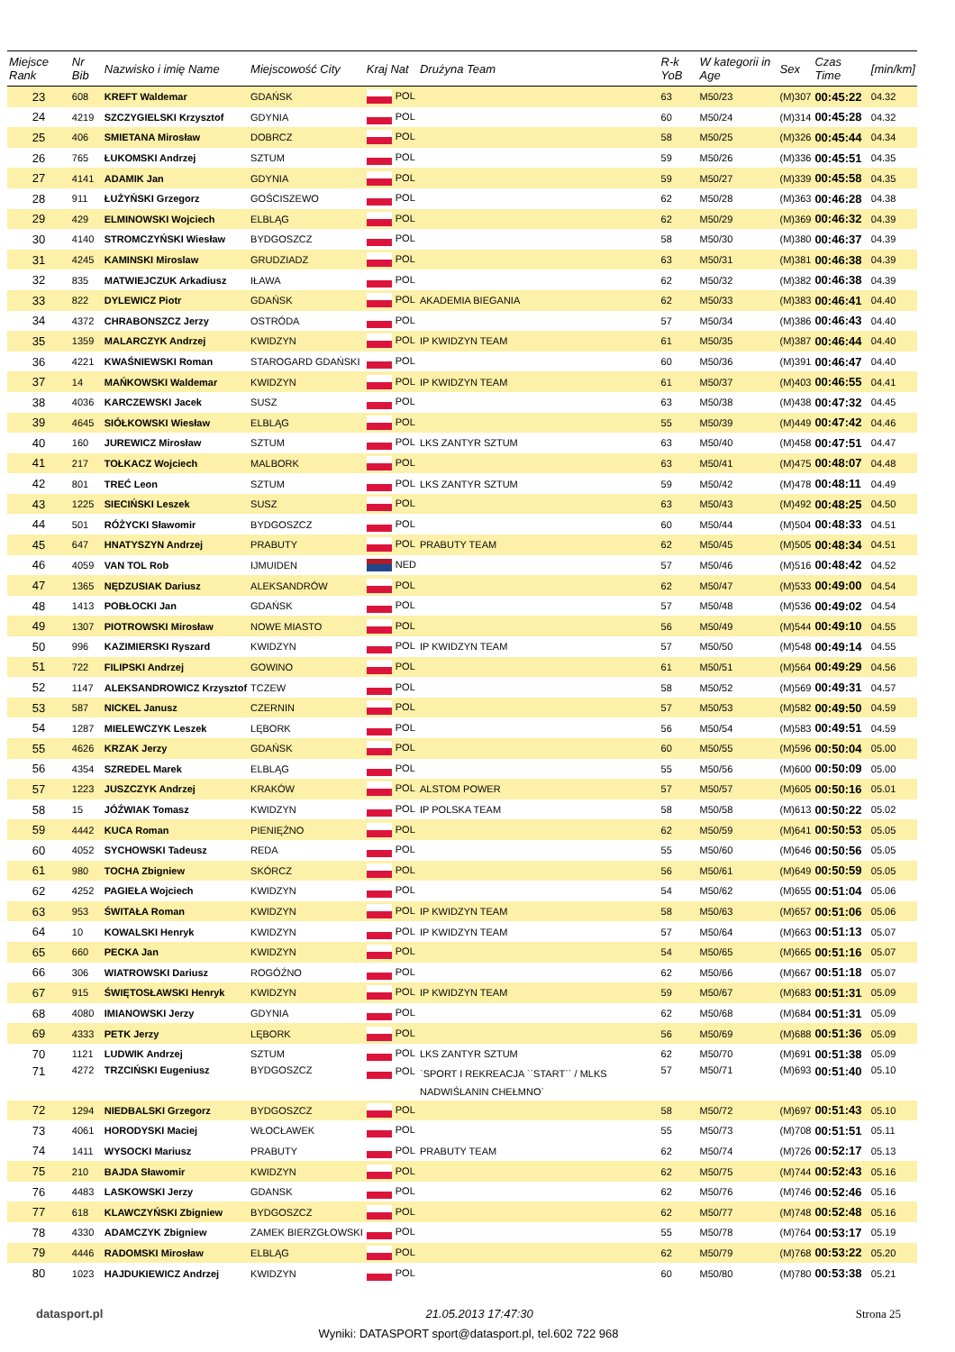| Miejsce Rank | Nr Bib | Nazwisko i imię Name | Miejscowość City | Kraj Nat | Drużyna Team | R-k YoB | W kategorii in Age | Sex | Czas Time | [min/km] |
| --- | --- | --- | --- | --- | --- | --- | --- | --- | --- | --- |
| 23 | 608 | KREFT Waldemar | GDAŃSK | POL | | 63 | M50/23 | (M)307 | 00:45:22 | 04.32 |
| 24 | 4219 | SZCZYGIELSKI Krzysztof | GDYNIA | POL | | 60 | M50/24 | (M)314 | 00:45:28 | 04.32 |
| 25 | 406 | SMIETANA Mirosław | DOBRCZ | POL | | 58 | M50/25 | (M)326 | 00:45:44 | 04.34 |
| 26 | 765 | ŁUKOMSKI Andrzej | SZTUM | POL | | 59 | M50/26 | (M)336 | 00:45:51 | 04.35 |
| 27 | 4141 | ADAMIK Jan | GDYNIA | POL | | 59 | M50/27 | (M)339 | 00:45:58 | 04.35 |
| 28 | 911 | ŁUŻYŃSKI Grzegorz | GOŚCISZEWO | POL | | 62 | M50/28 | (M)363 | 00:46:28 | 04.38 |
| 29 | 429 | ELMINOWSKI Wojciech | ELBLĄG | POL | | 62 | M50/29 | (M)369 | 00:46:32 | 04.39 |
| 30 | 4140 | STROMCZYŃSKI Wiesław | BYDGOSZCZ | POL | | 58 | M50/30 | (M)380 | 00:46:37 | 04.39 |
| 31 | 4245 | KAMINSKI Miroslaw | GRUDZIADZ | POL | | 63 | M50/31 | (M)381 | 00:46:38 | 04.39 |
| 32 | 835 | MATWIEJCZUK Arkadiusz | IŁAWA | POL | | 62 | M50/32 | (M)382 | 00:46:38 | 04.39 |
| 33 | 822 | DYLEWICZ Piotr | GDAŃSK | POL | AKADEMIA BIEGANIA | 62 | M50/33 | (M)383 | 00:46:41 | 04.40 |
| 34 | 4372 | CHRABONSZCZ Jerzy | OSTRÓDA | POL | | 57 | M50/34 | (M)386 | 00:46:43 | 04.40 |
| 35 | 1359 | MALARCZYK Andrzej | KWIDZYN | POL | IP KWIDZYN TEAM | 61 | M50/35 | (M)387 | 00:46:44 | 04.40 |
| 36 | 4221 | KWAŚNIEWSKI Roman | STAROGARD GDAŃSKI | POL | | 60 | M50/36 | (M)391 | 00:46:47 | 04.40 |
| 37 | 14 | MAŃKOWSKI Waldemar | KWIDZYN | POL | IP KWIDZYN TEAM | 61 | M50/37 | (M)403 | 00:46:55 | 04.41 |
| 38 | 4036 | KARCZEWSKI Jacek | SUSZ | POL | | 63 | M50/38 | (M)438 | 00:47:32 | 04.45 |
| 39 | 4645 | SIÓŁKOWSKI Wiesław | ELBLĄG | POL | | 55 | M50/39 | (M)449 | 00:47:42 | 04.46 |
| 40 | 160 | JUREWICZ Mirosław | SZTUM | POL | LKS ZANTYR SZTUM | 63 | M50/40 | (M)458 | 00:47:51 | 04.47 |
| 41 | 217 | TOŁKACZ Wojciech | MALBORK | POL | | 63 | M50/41 | (M)475 | 00:48:07 | 04.48 |
| 42 | 801 | TREĆ Leon | SZTUM | POL | LKS ZANTYR SZTUM | 59 | M50/42 | (M)478 | 00:48:11 | 04.49 |
| 43 | 1225 | SIECIŃSKI Leszek | SUSZ | POL | | 63 | M50/43 | (M)492 | 00:48:25 | 04.50 |
| 44 | 501 | RÓŻYCKI Sławomir | BYDGOSZCZ | POL | | 60 | M50/44 | (M)504 | 00:48:33 | 04.51 |
| 45 | 647 | HNATYSZYN Andrzej | PRABUTY | POL | PRABUTY TEAM | 62 | M50/45 | (M)505 | 00:48:34 | 04.51 |
| 46 | 4059 | VAN TOL Rob | IJMUIDEN | NED | | 57 | M50/46 | (M)516 | 00:48:42 | 04.52 |
| 47 | 1365 | NĘDZUSIAK Dariusz | ALEKSANDRÓW | POL | | 62 | M50/47 | (M)533 | 00:49:00 | 04.54 |
| 48 | 1413 | POBŁOCKI Jan | GDAŃSK | POL | | 57 | M50/48 | (M)536 | 00:49:02 | 04.54 |
| 49 | 1307 | PIOTROWSKI Mirosław | NOWE MIASTO | POL | | 56 | M50/49 | (M)544 | 00:49:10 | 04.55 |
| 50 | 996 | KAZIMIERSKI Ryszard | KWIDZYN | POL | IP KWIDZYN TEAM | 57 | M50/50 | (M)548 | 00:49:14 | 04.55 |
| 51 | 722 | FILIPSKI Andrzej | GOWINO | POL | | 61 | M50/51 | (M)564 | 00:49:29 | 04.56 |
| 52 | 1147 | ALEKSANDROWICZ Krzysztof | TCZEW | POL | | 58 | M50/52 | (M)569 | 00:49:31 | 04.57 |
| 53 | 587 | NICKEL Janusz | CZERNIN | POL | | 57 | M50/53 | (M)582 | 00:49:50 | 04.59 |
| 54 | 1287 | MIELEWCZYK Leszek | LĘBORK | POL | | 56 | M50/54 | (M)583 | 00:49:51 | 04.59 |
| 55 | 4626 | KRZAK Jerzy | GDAŃSK | POL | | 60 | M50/55 | (M)596 | 00:50:04 | 05.00 |
| 56 | 4354 | SZREDEL Marek | ELBLĄG | POL | | 55 | M50/56 | (M)600 | 00:50:09 | 05.00 |
| 57 | 1223 | JUSZCZYK Andrzej | KRAKÓW | POL | ALSTOM POWER | 57 | M50/57 | (M)605 | 00:50:16 | 05.01 |
| 58 | 15 | JÓŹWIAK Tomasz | KWIDZYN | POL | IP POLSKA TEAM | 58 | M50/58 | (M)613 | 00:50:22 | 05.02 |
| 59 | 4442 | KUCA Roman | PIENIĘŻNO | POL | | 62 | M50/59 | (M)641 | 00:50:53 | 05.05 |
| 60 | 4052 | SYCHOWSKI Tadeusz | REDA | POL | | 55 | M50/60 | (M)646 | 00:50:56 | 05.05 |
| 61 | 980 | TOCHA Zbigniew | SKÓRCZ | POL | | 56 | M50/61 | (M)649 | 00:50:59 | 05.05 |
| 62 | 4252 | PAGIEŁA Wojciech | KWIDZYN | POL | | 54 | M50/62 | (M)655 | 00:51:04 | 05.06 |
| 63 | 953 | ŚWITAŁA Roman | KWIDZYN | POL | IP KWIDZYN TEAM | 58 | M50/63 | (M)657 | 00:51:06 | 05.06 |
| 64 | 10 | KOWALSKI Henryk | KWIDZYN | POL | IP KWIDZYN TEAM | 57 | M50/64 | (M)663 | 00:51:13 | 05.07 |
| 65 | 660 | PECKA Jan | KWIDZYN | POL | | 54 | M50/65 | (M)665 | 00:51:16 | 05.07 |
| 66 | 306 | WIATROWSKI Dariusz | ROGÓŹNO | POL | | 62 | M50/66 | (M)667 | 00:51:18 | 05.07 |
| 67 | 915 | ŚWIĘTOSŁAWSKI Henryk | KWIDZYN | POL | IP KWIDZYN TEAM | 59 | M50/67 | (M)683 | 00:51:31 | 05.09 |
| 68 | 4080 | IMIANOWSKI Jerzy | GDYNIA | POL | | 62 | M50/68 | (M)684 | 00:51:31 | 05.09 |
| 69 | 4333 | PETK Jerzy | LĘBORK | POL | | 56 | M50/69 | (M)688 | 00:51:36 | 05.09 |
| 70 | 1121 | LUDWIK Andrzej | SZTUM | POL | LKS ZANTYR SZTUM | 62 | M50/70 | (M)691 | 00:51:38 | 05.09 |
| 71 | 4272 | TRZCIŃSKI Eugeniusz | BYDGOSZCZ | POL | `SPORT I REKREACJA ``START`` / MLKS NADWIŚLANIN CHEŁMNO` | 57 | M50/71 | (M)693 | 00:51:40 | 05.10 |
| 72 | 1294 | NIEDBALSKI Grzegorz | BYDGOSZCZ | POL | | 58 | M50/72 | (M)697 | 00:51:43 | 05.10 |
| 73 | 4061 | HORODYSKI Maciej | WŁOCŁAWEK | POL | | 55 | M50/73 | (M)708 | 00:51:51 | 05.11 |
| 74 | 1411 | WYSOCKI Mariusz | PRABUTY | POL | PRABUTY TEAM | 62 | M50/74 | (M)726 | 00:52:17 | 05.13 |
| 75 | 210 | BAJDA Sławomir | KWIDZYN | POL | | 62 | M50/75 | (M)744 | 00:52:43 | 05.16 |
| 76 | 4483 | LASKOWSKI Jerzy | GDANSK | POL | | 62 | M50/76 | (M)746 | 00:52:46 | 05.16 |
| 77 | 618 | KLAWCZYŃSKI Zbigniew | BYDGOSZCZ | POL | | 62 | M50/77 | (M)748 | 00:52:48 | 05.16 |
| 78 | 4330 | ADAMCZYK Zbigniew | ZAMEK BIERZGŁOWSKI | POL | | 55 | M50/78 | (M)764 | 00:53:17 | 05.19 |
| 79 | 4446 | RADOMSKI Mirosław | ELBLĄG | POL | | 62 | M50/79 | (M)768 | 00:53:22 | 05.20 |
| 80 | 1023 | HAJDUKIEWICZ Andrzej | KWIDZYN | POL | | 60 | M50/80 | (M)780 | 00:53:38 | 05.21 |
datasport.pl 21.05.2013 17:47:30 Strona 25
Wyniki: DATASPORT sport@datasport.pl, tel.602 722 968